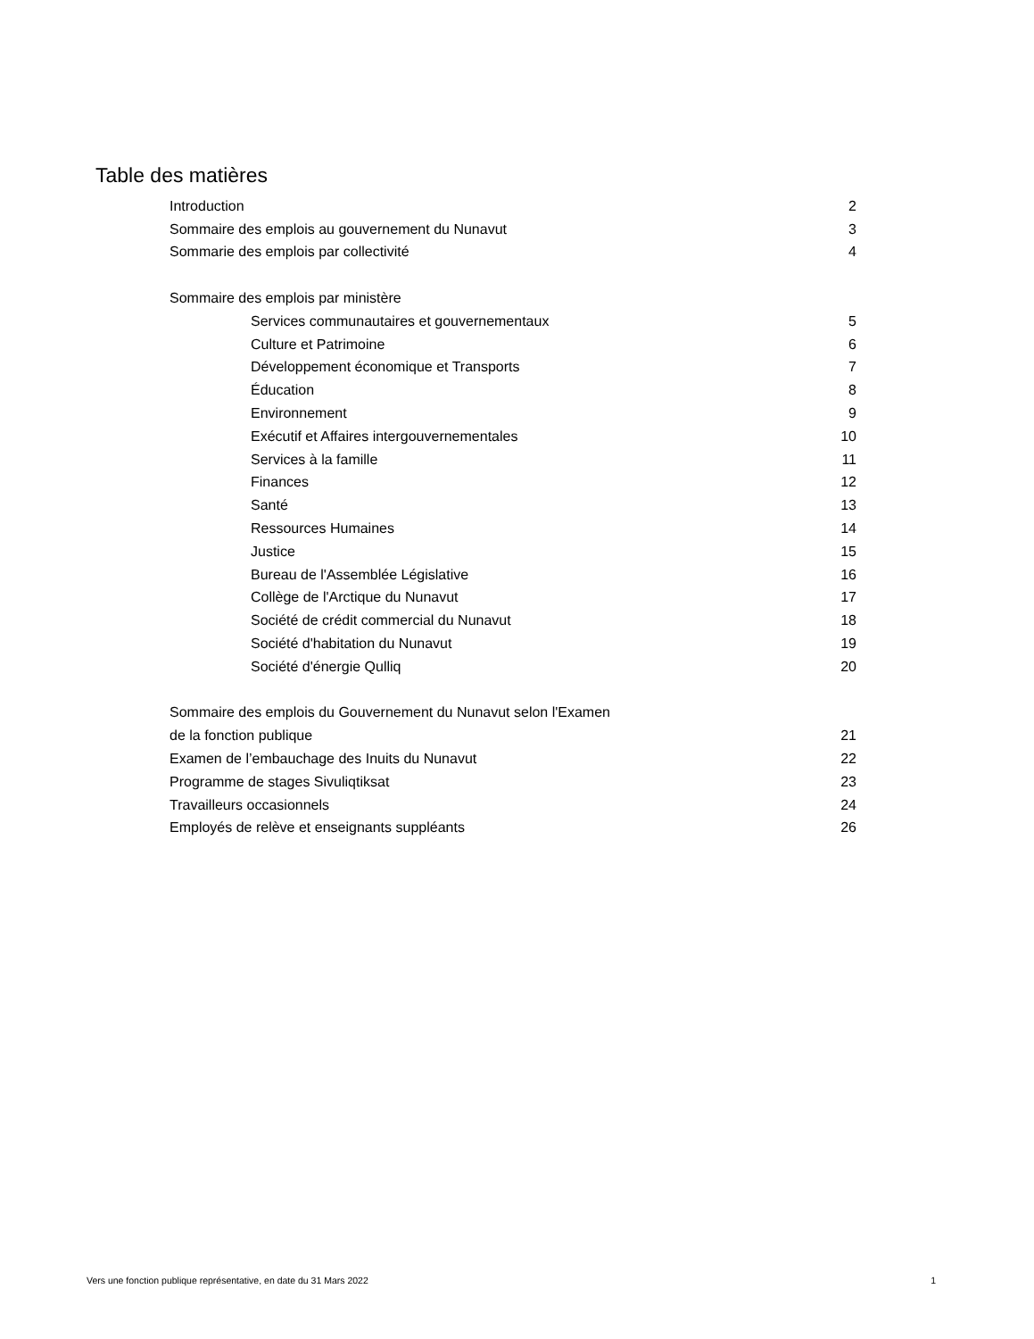Table des matières
| Introduction | 2 |
| Sommaire des emplois au gouvernement du Nunavut | 3 |
| Sommarie des emplois par collectivité | 4 |
| Sommaire des emplois par ministère | |
| Services communautaires et gouvernementaux | 5 |
| Culture et Patrimoine | 6 |
| Développement économique et Transports | 7 |
| Éducation | 8 |
| Environnement | 9 |
| Exécutif et Affaires intergouvernementales | 10 |
| Services à la famille | 11 |
| Finances | 12 |
| Santé | 13 |
| Ressources Humaines | 14 |
| Justice | 15 |
| Bureau de l'Assemblée Législative | 16 |
| Collège de l'Arctique du Nunavut | 17 |
| Société de crédit commercial du Nunavut | 18 |
| Société d'habitation du Nunavut | 19 |
| Société d'énergie Qulliq | 20 |
| Sommaire des emplois du Gouvernement du Nunavut selon l'Examen | |
| de la fonction publique | 21 |
| Examen de l’embauchage des Inuits du Nunavut | 22 |
| Programme de stages Sivuliqtiksat | 23 |
| Travailleurs occasionnels | 24 |
| Employés de relève et enseignants suppléants | 26 |
Vers une fonction publique représentative, en date du 31 Mars 2022 1